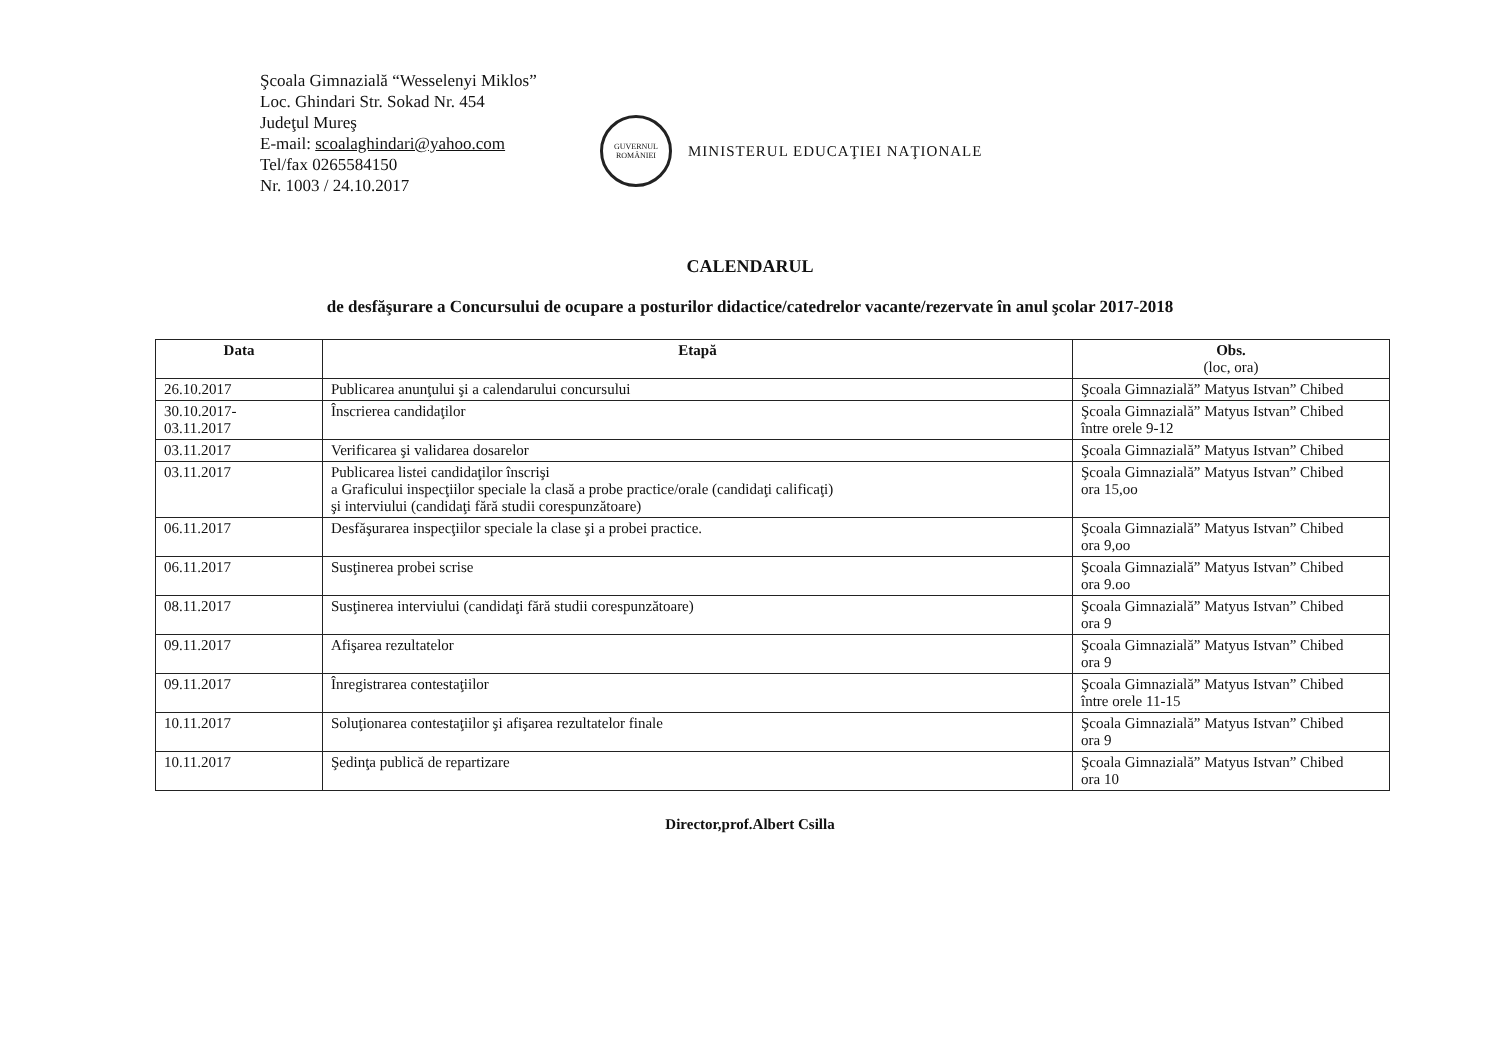Şcoala Gimnazială “Wesselenyi Miklos”
Loc. Ghindari Str. Sokad Nr. 454
Judeţul Mureş
E-mail: scoalaghindari@yahoo.com
Tel/fax 0265584150
Nr. 1003 / 24.10.2017
GUVERNUL ROMÂNIEI
MINISTERUL EDUCAŢIEI NAŢIONALE
CALENDARUL
de desfăşurare a Concursului de ocupare a posturilor didactice/catedrelor vacante/rezervate în anul şcolar 2017-2018
| Data | Etapă | Obs. (loc, ora) |
| --- | --- | --- |
| 26.10.2017 | Publicarea anunţului şi a calendarului concursului | Şcoala Gimnazială” Matyus Istvan” Chibed |
| 30.10.2017- 03.11.2017 | Înscrierea candidaţilor | Şcoala Gimnazială” Matyus Istvan” Chibed între orele 9-12 |
| 03.11.2017 | Verificarea şi validarea dosarelor | Şcoala Gimnazială” Matyus Istvan” Chibed |
| 03.11.2017 | Publicarea listei candidaţilor înscrişi a Graficului inspecţiilor speciale la clasă a probe practice/orale (candidaţi calificaţi) şi interviului (candidaţi fără studii corespunzătoare) | Şcoala Gimnazială” Matyus Istvan” Chibed ora 15,oo |
| 06.11.2017 | Desfăşurarea inspecţiilor speciale la clase şi a probei practice. | Şcoala Gimnazială” Matyus Istvan” Chibed ora 9,oo |
| 06.11.2017 | Susţinerea probei scrise | Şcoala Gimnazială” Matyus Istvan” Chibed ora 9.oo |
| 08.11.2017 | Susţinerea interviului (candidaţi fără studii corespunzătoare) | Şcoala Gimnazială” Matyus Istvan” Chibed ora 9 |
| 09.11.2017 | Afişarea rezultatelor | Şcoala Gimnazială” Matyus Istvan” Chibed ora 9 |
| 09.11.2017 | Înregistrarea contestaţiilor | Şcoala Gimnazială” Matyus Istvan” Chibed între orele 11-15 |
| 10.11.2017 | Soluţionarea contestaţiilor şi afişarea rezultatelor finale | Şcoala Gimnazială” Matyus Istvan” Chibed ora 9 |
| 10.11.2017 | Şedinţa publică de repartizare | Şcoala Gimnazială” Matyus Istvan” Chibed ora 10 |
Director,prof.Albert Csilla